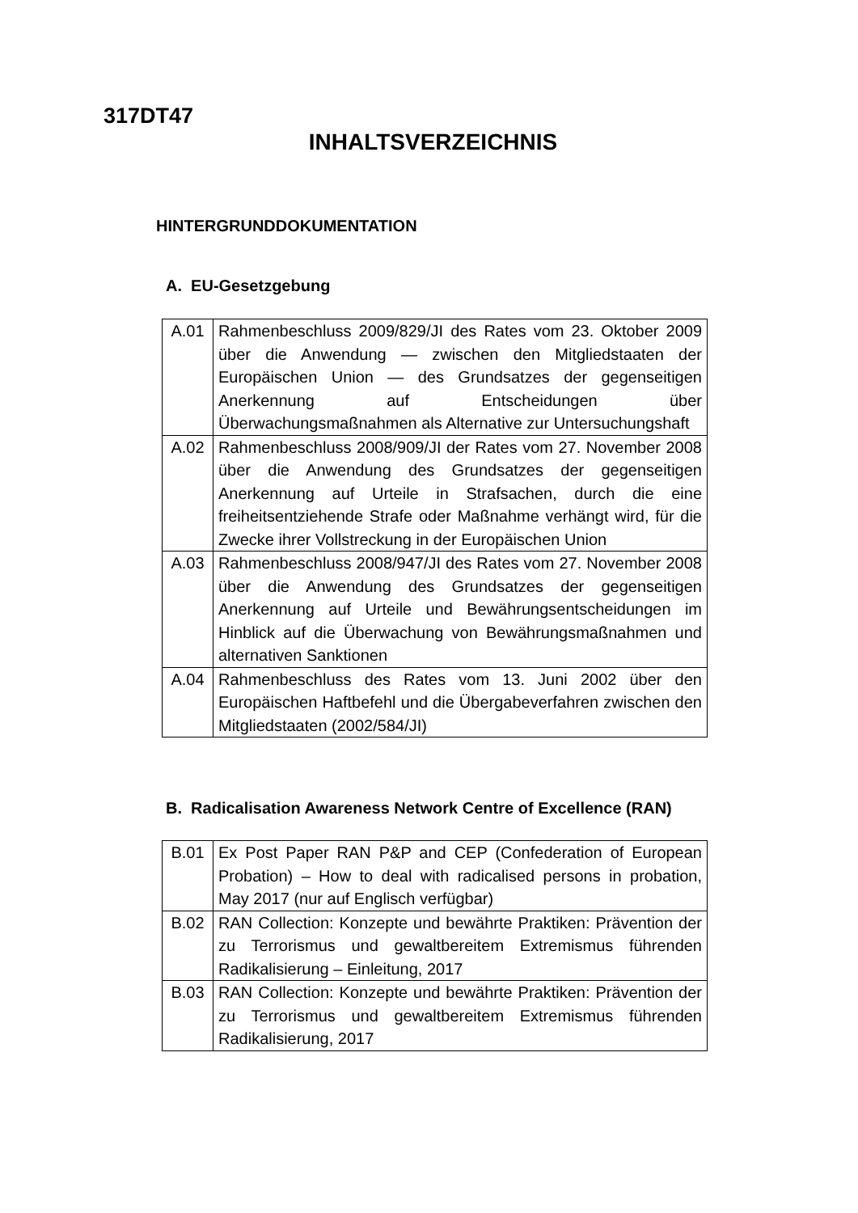317DT47
INHALTSVERZEICHNIS
HINTERGRUNDDOKUMENTATION
A. EU-Gesetzgebung
| A.01 | Rahmenbeschluss 2009/829/JI des Rates vom 23. Oktober 2009 über die Anwendung — zwischen den Mitgliedstaaten der Europäischen Union — des Grundsatzes der gegenseitigen Anerkennung auf Entscheidungen über Überwachungsmaßnahmen als Alternative zur Untersuchungshaft |
| A.02 | Rahmenbeschluss 2008/909/JI der Rates vom 27. November 2008 über die Anwendung des Grundsatzes der gegenseitigen Anerkennung auf Urteile in Strafsachen, durch die eine freiheitsentziehende Strafe oder Maßnahme verhängt wird, für die Zwecke ihrer Vollstreckung in der Europäischen Union |
| A.03 | Rahmenbeschluss 2008/947/JI des Rates vom 27. November 2008 über die Anwendung des Grundsatzes der gegenseitigen Anerkennung auf Urteile und Bewährungsentscheidungen im Hinblick auf die Überwachung von Bewährungsmaßnahmen und alternativen Sanktionen |
| A.04 | Rahmenbeschluss des Rates vom 13. Juni 2002 über den Europäischen Haftbefehl und die Übergabeverfahren zwischen den Mitgliedstaaten (2002/584/JI) |
B. Radicalisation Awareness Network Centre of Excellence (RAN)
| B.01 | Ex Post Paper RAN P&P and CEP (Confederation of European Probation) – How to deal with radicalised persons in probation, May 2017 (nur auf Englisch verfügbar) |
| B.02 | RAN Collection: Konzepte und bewährte Praktiken: Prävention der zu Terrorismus und gewaltbereitem Extremismus führenden Radikalisierung – Einleitung, 2017 |
| B.03 | RAN Collection: Konzepte und bewährte Praktiken: Prävention der zu Terrorismus und gewaltbereitem Extremismus führenden Radikalisierung, 2017 |